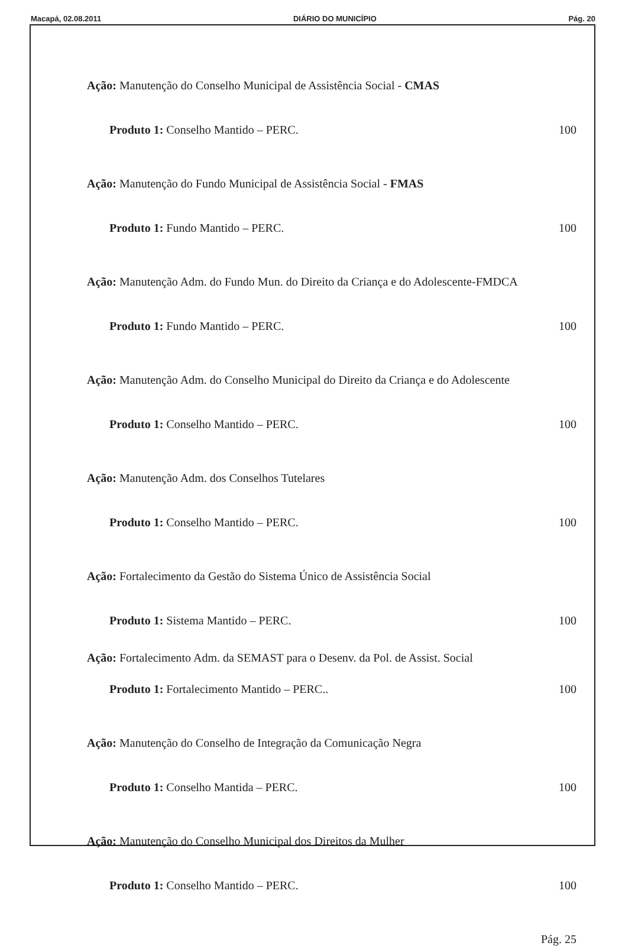Macapá, 02.08.2011 DIÁRIO DO MUNICÍPIO Pág. 20
Ação: Manutenção do Conselho Municipal de Assistência Social - CMAS
Produto 1: Conselho Mantido – PERC. 100
Ação: Manutenção do Fundo Municipal de Assistência Social - FMAS
Produto 1: Fundo Mantido – PERC. 100
Ação: Manutenção Adm. do Fundo Mun. do Direito da Criança e do Adolescente-FMDCA
Produto 1: Fundo Mantido – PERC. 100
Ação: Manutenção Adm. do Conselho Municipal do Direito da Criança e do Adolescente
Produto 1: Conselho Mantido – PERC. 100
Ação: Manutenção Adm. dos Conselhos Tutelares
Produto 1: Conselho Mantido – PERC. 100
Ação: Fortalecimento da Gestão do Sistema Único de Assistência Social
Produto 1: Sistema Mantido – PERC. 100
Ação: Fortalecimento Adm. da SEMAST para o Desenv. da Pol. de Assist. Social
Produto 1: Fortalecimento Mantido – PERC.. 100
Ação: Manutenção do Conselho de Integração da Comunicação Negra
Produto 1: Conselho Mantida – PERC. 100
Ação: Manutenção do Conselho Municipal dos Direitos da Mulher
Produto 1: Conselho Mantido – PERC. 100
Pág. 25